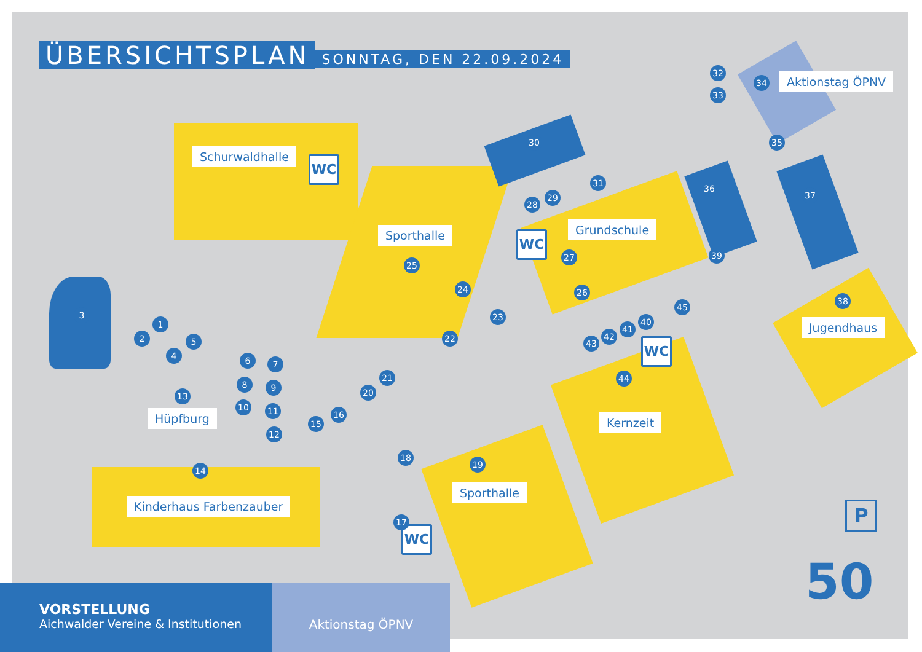ÜBERSICHTSPLAN
SONNTAG, DEN 22.09.2024
Aktionstag ÖPNV
Schurwaldhalle
WC
Sporthalle Grundschule
WC
Jugendhaus
WC
Hüpfburg Kernzeit
Sporthalle
Kinderhaus Farbenzauber
WC
P
50
32
33
34
35
30
31
29
28
36
37
38
39
27
25
24 26
23
22
45
40
41
42
43
44
3
1
2 5
4 6 7
8 9
10 11
12
13
21
20
16
15
14
18
19
17
VORSTELLUNG
Aichwalder Vereine & Institutionen
Aktionstag ÖPNV